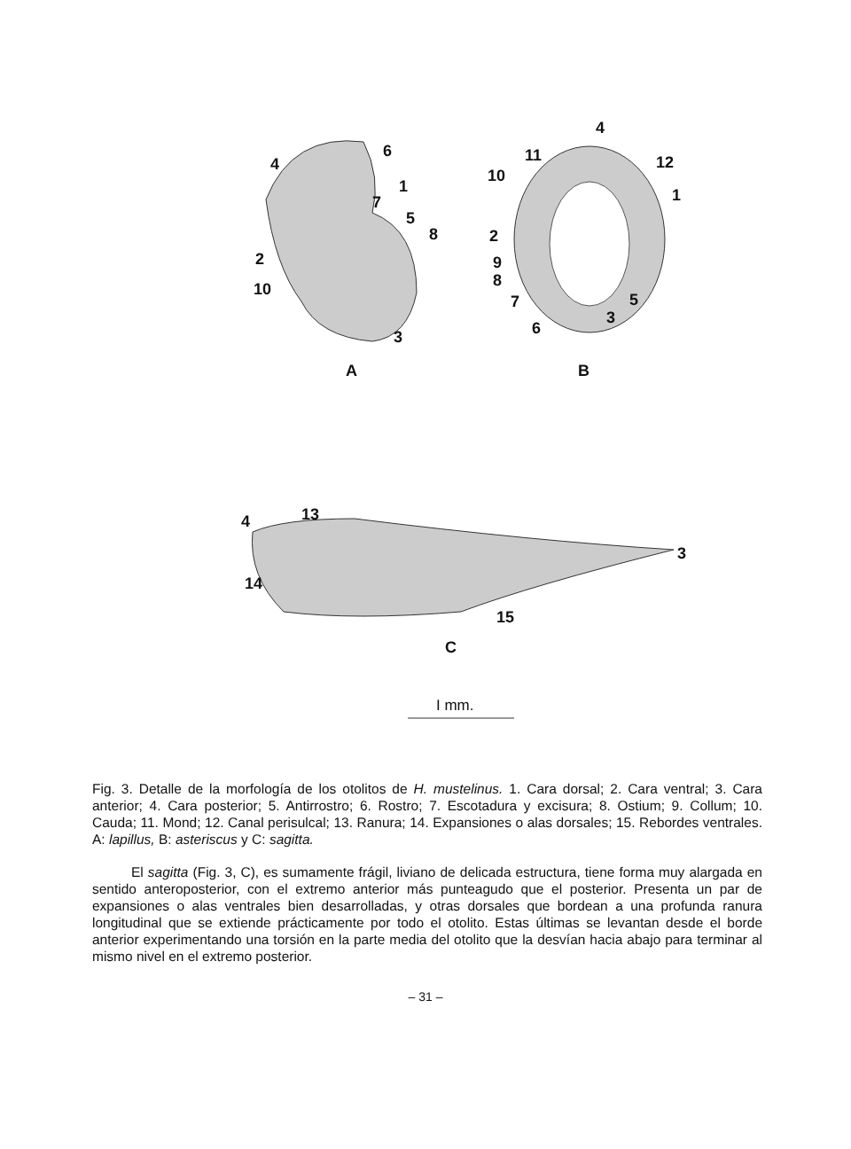4
6
1
7
5
8
2
10
3
A
4
11 12
10
1
2
9
8
7 5
3
6
B
4 13
3
14
15
C
I mm.
Fig. 3. Detalle de la morfología de los otolitos de H. mustelinus. 1. Cara dorsal; 2. Cara ventral; 3. Cara anterior; 4. Cara posterior; 5. Antirrostro; 6. Rostro; 7. Escotadura y excisura; 8. Ostium; 9. Collum; 10. Cauda; 11. Mond; 12. Canal perisulcal; 13. Ranura; 14. Expansiones o alas dorsales; 15. Rebordes ventrales. A: lapillus, B: asteriscus y C: sagitta.
El sagitta (Fig. 3, C), es sumamente frágil, liviano de delicada estructura, tiene forma muy alargada en sentido anteroposterior, con el extremo anterior más punteagudo que el posterior. Presenta un par de expansiones o alas ventrales bien desarrolladas, y otras dorsales que bordean a una profunda ranura longitudinal que se extiende prácticamente por todo el otolito. Estas últimas se levantan desde el borde anterior experimentando una torsión en la parte media del otolito que la desvían hacia abajo para terminar al mismo nivel en el extremo posterior.
– 31 –